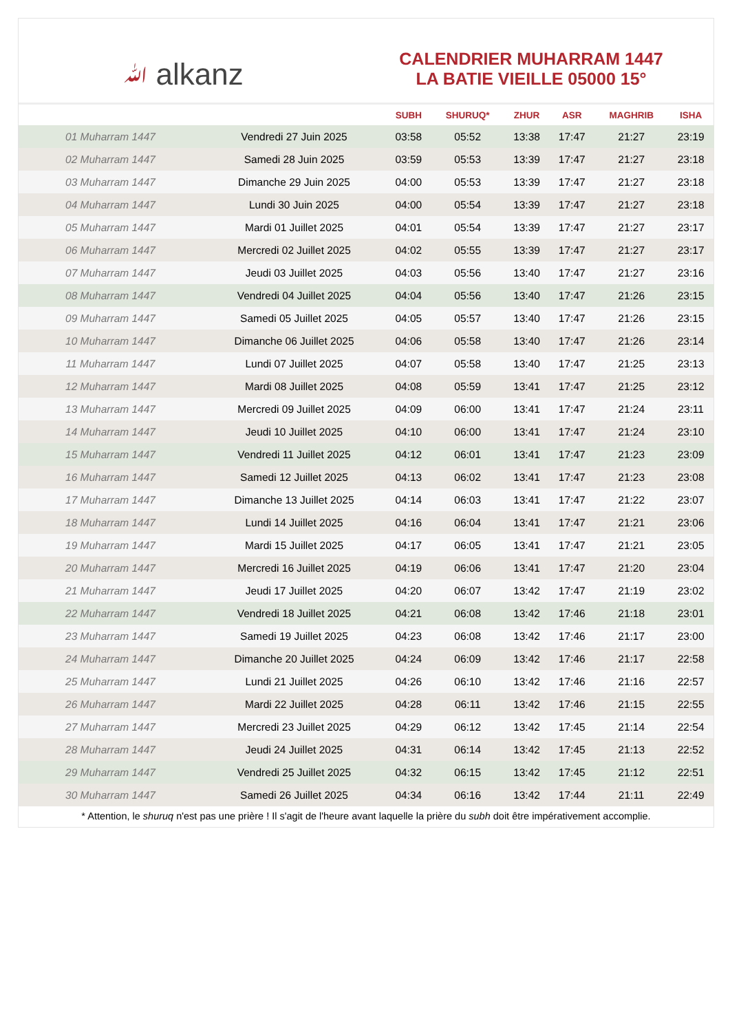ﷲ alkanz
CALENDRIER MUHARRAM 1447
LA BATIE VIEILLE 05000 15°
| | | SUBH | SHURUQ* | ZHUR | ASR | MAGHRIB | ISHA |
| --- | --- | --- | --- | --- | --- | --- | --- |
| 01 Muharram 1447 | Vendredi 27 Juin 2025 | 03:58 | 05:52 | 13:38 | 17:47 | 21:27 | 23:19 |
| 02 Muharram 1447 | Samedi 28 Juin 2025 | 03:59 | 05:53 | 13:39 | 17:47 | 21:27 | 23:18 |
| 03 Muharram 1447 | Dimanche 29 Juin 2025 | 04:00 | 05:53 | 13:39 | 17:47 | 21:27 | 23:18 |
| 04 Muharram 1447 | Lundi 30 Juin 2025 | 04:00 | 05:54 | 13:39 | 17:47 | 21:27 | 23:18 |
| 05 Muharram 1447 | Mardi 01 Juillet 2025 | 04:01 | 05:54 | 13:39 | 17:47 | 21:27 | 23:17 |
| 06 Muharram 1447 | Mercredi 02 Juillet 2025 | 04:02 | 05:55 | 13:39 | 17:47 | 21:27 | 23:17 |
| 07 Muharram 1447 | Jeudi 03 Juillet 2025 | 04:03 | 05:56 | 13:40 | 17:47 | 21:27 | 23:16 |
| 08 Muharram 1447 | Vendredi 04 Juillet 2025 | 04:04 | 05:56 | 13:40 | 17:47 | 21:26 | 23:15 |
| 09 Muharram 1447 | Samedi 05 Juillet 2025 | 04:05 | 05:57 | 13:40 | 17:47 | 21:26 | 23:15 |
| 10 Muharram 1447 | Dimanche 06 Juillet 2025 | 04:06 | 05:58 | 13:40 | 17:47 | 21:26 | 23:14 |
| 11 Muharram 1447 | Lundi 07 Juillet 2025 | 04:07 | 05:58 | 13:40 | 17:47 | 21:25 | 23:13 |
| 12 Muharram 1447 | Mardi 08 Juillet 2025 | 04:08 | 05:59 | 13:41 | 17:47 | 21:25 | 23:12 |
| 13 Muharram 1447 | Mercredi 09 Juillet 2025 | 04:09 | 06:00 | 13:41 | 17:47 | 21:24 | 23:11 |
| 14 Muharram 1447 | Jeudi 10 Juillet 2025 | 04:10 | 06:00 | 13:41 | 17:47 | 21:24 | 23:10 |
| 15 Muharram 1447 | Vendredi 11 Juillet 2025 | 04:12 | 06:01 | 13:41 | 17:47 | 21:23 | 23:09 |
| 16 Muharram 1447 | Samedi 12 Juillet 2025 | 04:13 | 06:02 | 13:41 | 17:47 | 21:23 | 23:08 |
| 17 Muharram 1447 | Dimanche 13 Juillet 2025 | 04:14 | 06:03 | 13:41 | 17:47 | 21:22 | 23:07 |
| 18 Muharram 1447 | Lundi 14 Juillet 2025 | 04:16 | 06:04 | 13:41 | 17:47 | 21:21 | 23:06 |
| 19 Muharram 1447 | Mardi 15 Juillet 2025 | 04:17 | 06:05 | 13:41 | 17:47 | 21:21 | 23:05 |
| 20 Muharram 1447 | Mercredi 16 Juillet 2025 | 04:19 | 06:06 | 13:41 | 17:47 | 21:20 | 23:04 |
| 21 Muharram 1447 | Jeudi 17 Juillet 2025 | 04:20 | 06:07 | 13:42 | 17:47 | 21:19 | 23:02 |
| 22 Muharram 1447 | Vendredi 18 Juillet 2025 | 04:21 | 06:08 | 13:42 | 17:46 | 21:18 | 23:01 |
| 23 Muharram 1447 | Samedi 19 Juillet 2025 | 04:23 | 06:08 | 13:42 | 17:46 | 21:17 | 23:00 |
| 24 Muharram 1447 | Dimanche 20 Juillet 2025 | 04:24 | 06:09 | 13:42 | 17:46 | 21:17 | 22:58 |
| 25 Muharram 1447 | Lundi 21 Juillet 2025 | 04:26 | 06:10 | 13:42 | 17:46 | 21:16 | 22:57 |
| 26 Muharram 1447 | Mardi 22 Juillet 2025 | 04:28 | 06:11 | 13:42 | 17:46 | 21:15 | 22:55 |
| 27 Muharram 1447 | Mercredi 23 Juillet 2025 | 04:29 | 06:12 | 13:42 | 17:45 | 21:14 | 22:54 |
| 28 Muharram 1447 | Jeudi 24 Juillet 2025 | 04:31 | 06:14 | 13:42 | 17:45 | 21:13 | 22:52 |
| 29 Muharram 1447 | Vendredi 25 Juillet 2025 | 04:32 | 06:15 | 13:42 | 17:45 | 21:12 | 22:51 |
| 30 Muharram 1447 | Samedi 26 Juillet 2025 | 04:34 | 06:16 | 13:42 | 17:44 | 21:11 | 22:49 |
* Attention, le shuruq n'est pas une prière ! Il s'agit de l'heure avant laquelle la prière du subh doit être impérativement accomplie.